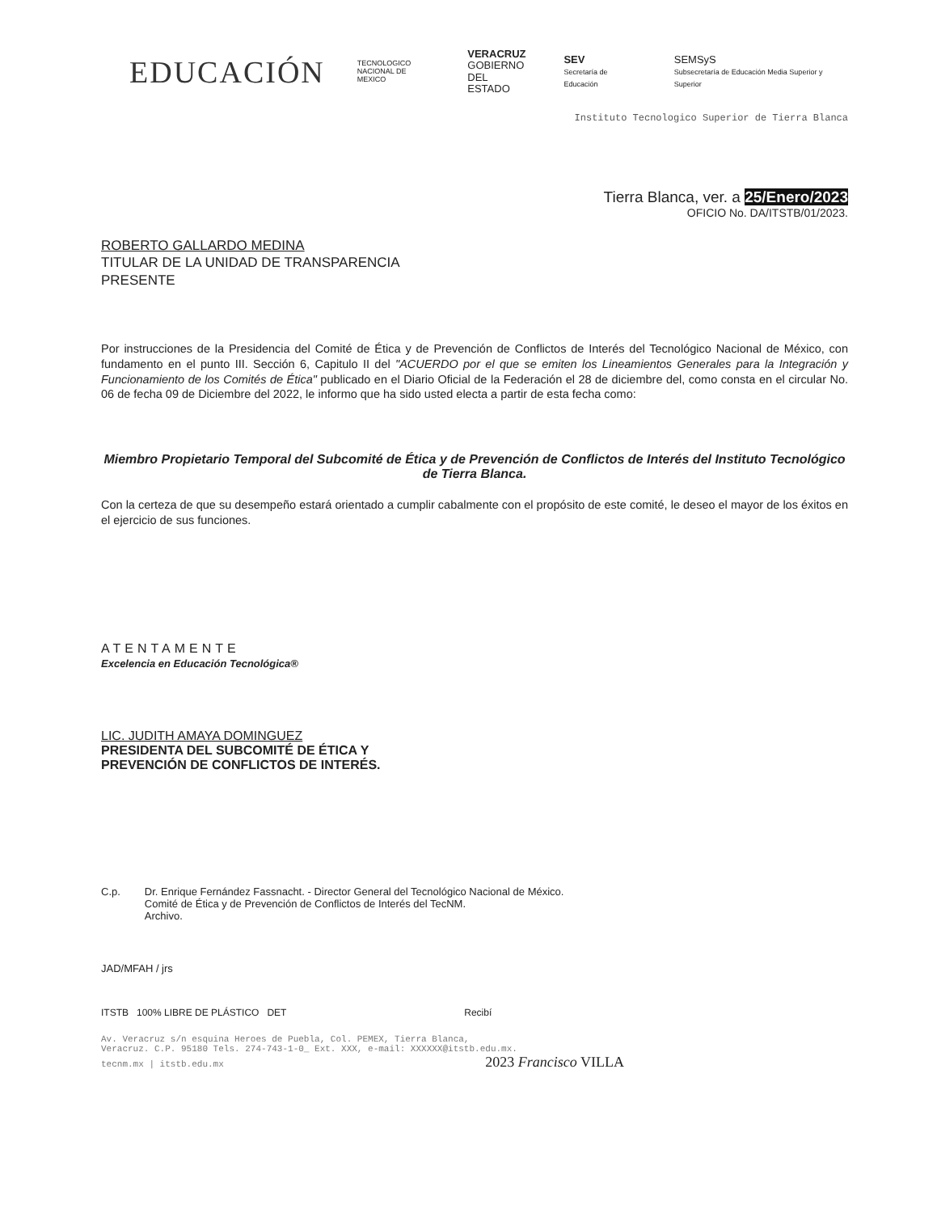EDUCACIÓN
TECNOLOGICO
NACIONAL DE MEXICO
VERACRUZ
GOBIERNO
DEL ESTADO
SEV
Secretaría de Educación
SEMSyS
Subsecretaría de Educación Media Superior y Superior
Instituto Tecnologico Superior de Tierra Blanca
Tierra Blanca, ver. a 25/Enero/2023
OFICIO No. DA/ITSTB/01/2023.
ROBERTO GALLARDO MEDINA
TITULAR DE LA UNIDAD DE TRANSPARENCIA
PRESENTE
Por instrucciones de la Presidencia del Comité de Ética y de Prevención de Conflictos de Interés del Tecnológico Nacional de México, con fundamento en el punto III. Sección 6, Capitulo II del "ACUERDO por el que se emiten los Lineamientos Generales para la Integración y Funcionamiento de los Comités de Ética" publicado en el Diario Oficial de la Federación el 28 de diciembre del, como consta en el circular No. 06 de fecha 09 de Diciembre del 2022, le informo que ha sido usted electa a partir de esta fecha como:
Miembro Propietario Temporal del Subcomité de Ética y de Prevención de Conflictos de Interés del Instituto Tecnológico de Tierra Blanca.
Con la certeza de que su desempeño estará orientado a cumplir cabalmente con el propósito de este comité, le deseo el mayor de los éxitos en el ejercicio de sus funciones.
ATENTAMENTE
Excelencia en Educación Tecnológica®
LIC. JUDITH AMAYA DOMINGUEZ
PRESIDENTA DEL SUBCOMITÉ DE ÉTICA Y
PREVENCIÓN DE CONFLICTOS DE INTERÉS.
C.p. Dr. Enrique Fernández Fassnacht. - Director General del Tecnológico Nacional de México.
Comité de Ética y de Prevención de Conflictos de Interés del TecNM.
Archivo.
JAD/MFAH / jrs
ITSTB 100% LIBRE DE PLÁSTICO DET Recibí
Av. Veracruz s/n esquina Heroes de Puebla, Col. PEMEX, Tierra Blanca,
Veracruz. C.P. 95180 Tels. 274-743-1-0_ Ext. XXX, e-mail: XXXXXX@itstb.edu.mx.
tecnm.mx | itstb.edu.mx 2023 Francisco VILLA